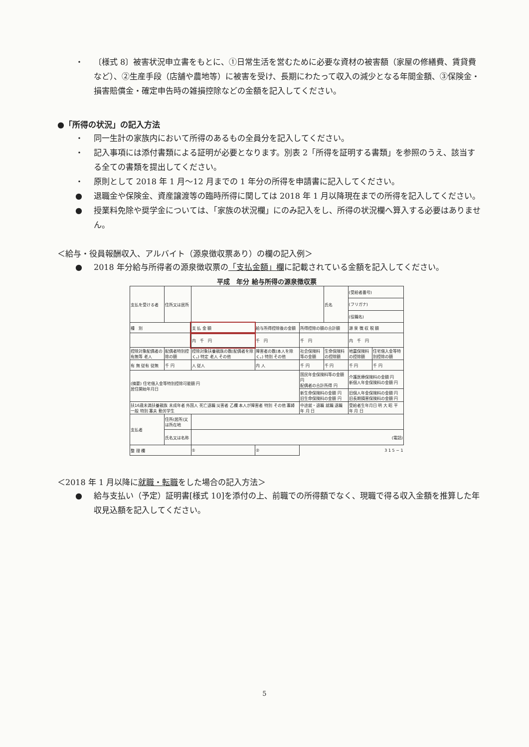・ 〔様式 8〕被害状況申立書をもとに、①日常生活を営むために必要な資材の被害額（家屋の修繕費、賃貸費など）、②生産手段（店舗や農地等）に被害を受け、長期にわたって収入の減少となる年間金額、③保険金・損害賠償金・確定申告時の雑損控除などの金額を記入してください。
●「所得の状況」の記入方法
・ 同一生計の家族内において所得のあるもの全員分を記入してください。
・ 記入事項には添付書類による証明が必要となります。別表 2「所得を証明する書類」を参照のうえ、該当する全ての書類を提出してください。
・ 原則として 2018 年 1 月～12 月までの 1 年分の所得を申請書に記入してください。
● 退職金や保険金、資産譲渡等の臨時所得に関しては 2018 年 1 月以降現在までの所得を記入してください。
● 授業料免除や奨学金については、「家族の状況欄」にのみ記入をし、所得の状況欄へ算入する必要はありません。
＜給与・役員報酬収入、アルバイト（源泉徴収票あり）の欄の記入例＞
● 2018 年分給与所得者の源泉徴収票の「支払金額」欄に記載されている金額を記入してください。
平成　年分 給与所得の源泉徴収票
| 支払を受ける者 | 住所又は居所 | | | | 氏名 | (受給者番号) | |
| | | | | | | (フリガナ) | |
| | | | | | | (役職名) | |
| 種 別 | | 支 払 金 額 | 給与所得控除後の金額 | 所得控除の額の合計額 | | 源 泉 徴 収 税 額 | |
| | | 内 千 円 | 千 円 | 千 円 | | 内 千 円 | |
| 控除対象配偶者の有無等 老人 | 配偶者特別控除の額 | 控除対象扶養親族の数(配偶者を除く。) 特定 老人 その他 | 障害者の数(本人を除く。) 特別 その他 | 社会保険料等の金額 | 生命保険料の控除額 | 地震保険料の控除額 | 住宅借入金等特別控除の額 |
| 有 無 従有 従無 | 千 円 | 人 従人 | 内 人 | 千 円 | 千 円 | 千 円 | 千 円 |
| (摘要) 住宅借入金等特別控除可能額 円 居住開始年月日 | | | | 国民年金保険料等の金額 円 配偶者の合計所得 円 | | 介護医療保険料の金額 円 新個人年金保険料の金額 円 | |
| | | | | 新生命保険料の金額 円 旧生命保険料の金額 円 | | 旧個人年金保険料の金額 円 旧長期損害保険料の金額 円 | |
| 扶16歳未満扶養親族 未成年者 外国人 死亡退職 災害者 乙欄 本人が障害者 特別 その他 寡婦 一般 特別 寡夫 勤労学生 | | | | 中途就・退職 就職 退職 年 月 日 | | 受給者生年月日 明 大 昭 平 年 月 日 | |
| 支払者 | 住所(居所)又は所在地 | | | | | | |
| | 氏名又は名称 | (電話) | | | | | |
| 整 理 欄 | | ① | ② | 3 1 5 − 1 | | | |
＜2018 年 1 月以降に就職・転職をした場合の記入方法＞
● 給与支払い（予定）証明書[様式 10]を添付の上、前職での所得額でなく、現職で得る収入金額を推算した年収見込額を記入してください。
5